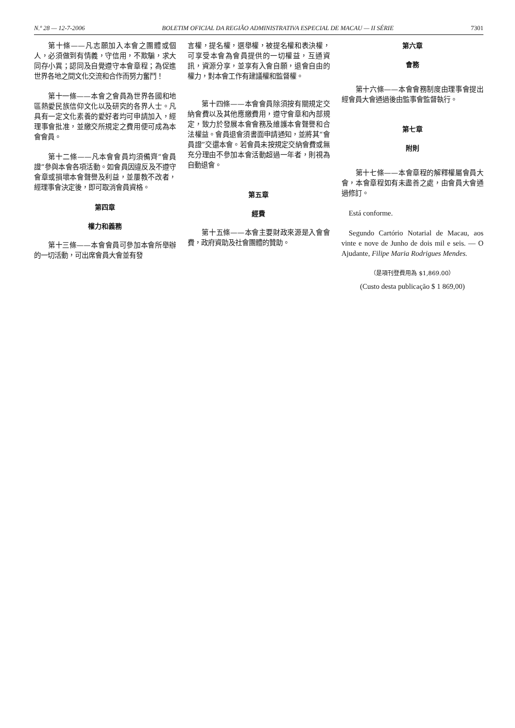N.º 28 — 12-7-2006 BOLETIM OFICIAL DA REGIÃO ADMINISTRATIVA ESPECIAL DE MACAU — II SÉRIE 7301
第十條——凡志願加入本會之團體或個人，必須做到有情義，守信用，不欺騙，求大同存小異；認同及自覺遵守本會章程；為促進世界各地之間文化交流和合作而努力奮鬥！
第十一條——本會之會員為世界各國和地區熱愛民族信仰文化以及研究的各界人士。凡具有一定文化素養的愛好者均可申請加入，經理事會批准，並繳交所規定之費用便可成為本會會員。
第十二條——凡本會會員均須備齊“會員證”參與本會各項活動。如會員因違反及不遵守會章或損壞本會聲譽及利益，並屢教不改者，經理事會決定後，即可取消會員資格。
第四章
權力和義務
第十三條——本會會員可參加本會所舉辦的一切活動，可出席會員大會並有發
言權，提名權，選舉權，被提名權和表決權，可享受本會為會員提供的一切權益，互通資訊，資源分享，並享有入會自願，退會自由的權力，對本會工作有建議權和監督權。
第十四條——本會會員除須按有關規定交納會費以及其他應繳費用，遵守會章和內部規定，致力於發展本會會務及維護本會聲譽和合法權益。會員退會須書面申請通知，並將其“會員證”交還本會。若會員未按規定交納會費或無充分理由不參加本會活動超過一年者，則視為自動退會。
第五章
經費
第十五條——本會主要財政來源是入會會費，政府資助及社會團體的贊助。
第六章
會務
第十六條——本會會務制度由理事會提出經會員大會通過後由監事會監督執行。
第七章
附則
第十七條——本會章程的解釋權屬會員大會，本會章程如有未盡善之處，由會員大會通過修訂。
Está conforme.
Segundo Cartório Notarial de Macau, aos vinte e nove de Junho de dois mil e seis. — O Ajudante, Filipe Maria Rodrigues Mendes.
（是項刊登費用為 $1,869.00）
(Custo desta publicação $ 1 869,00)